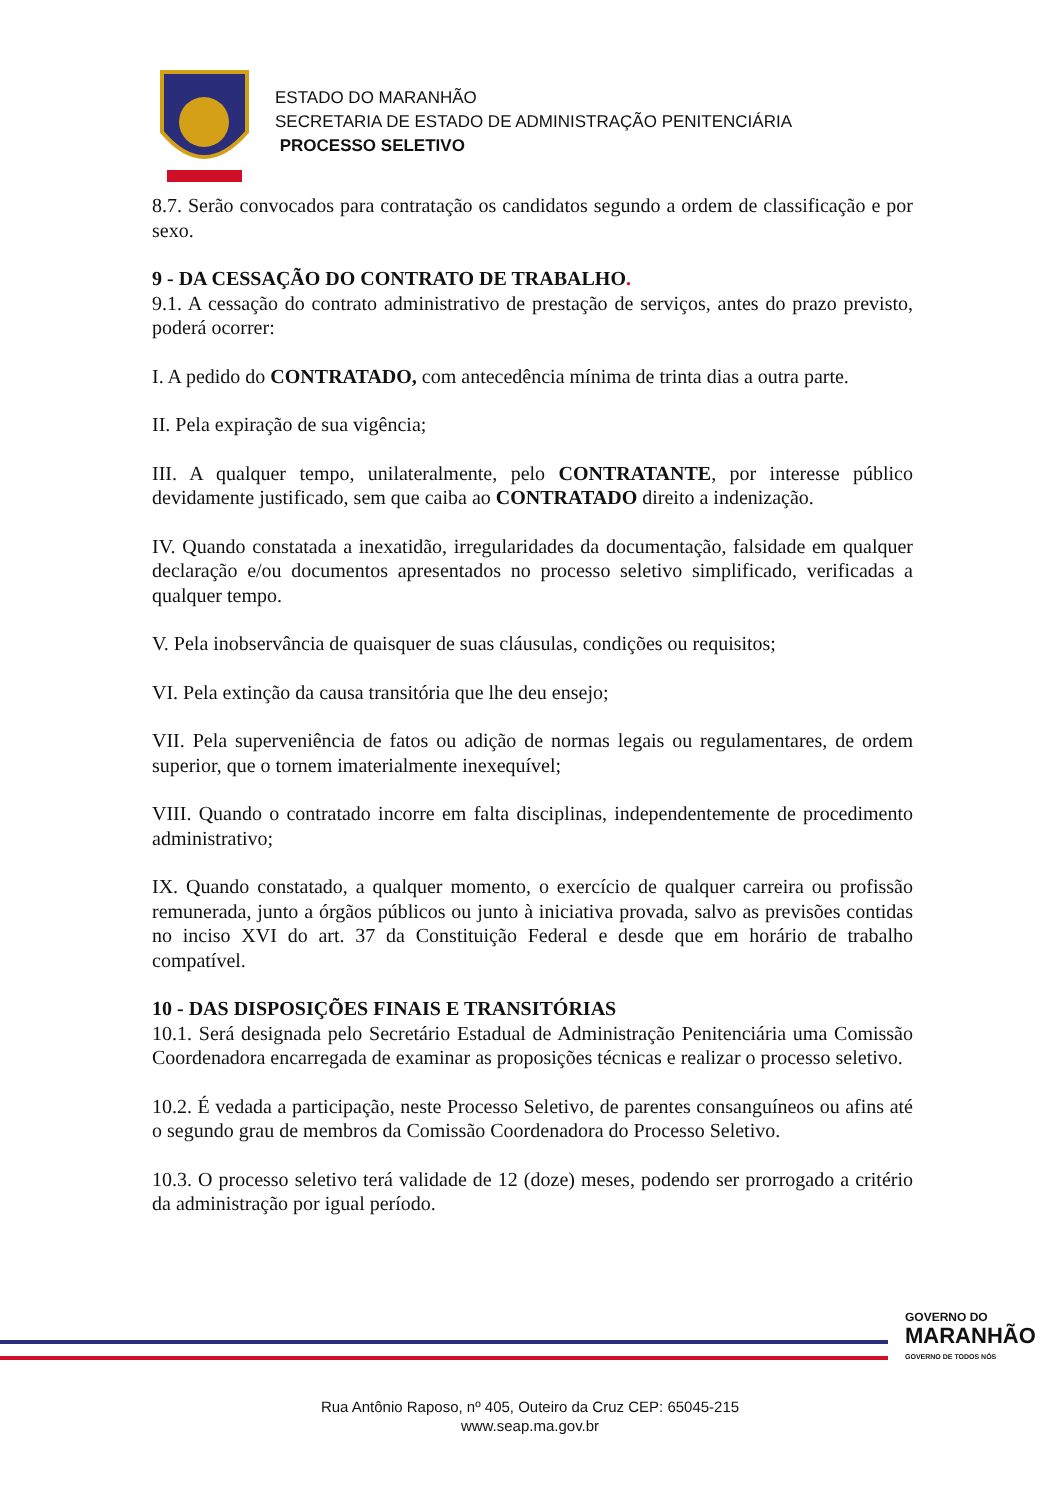ESTADO DO MARANHÃO
SECRETARIA DE ESTADO DE ADMINISTRAÇÃO PENITENCIÁRIA
PROCESSO SELETIVO
8.7. Serão convocados para contratação os candidatos segundo a ordem de classificação e por sexo.
9 - DA CESSAÇÃO DO CONTRATO DE TRABALHO.
9.1. A cessação do contrato administrativo de prestação de serviços, antes do prazo previsto, poderá ocorrer:
I. A pedido do CONTRATADO, com antecedência mínima de trinta dias a outra parte.
II. Pela expiração de sua vigência;
III. A qualquer tempo, unilateralmente, pelo CONTRATANTE, por interesse público devidamente justificado, sem que caiba ao CONTRATADO direito a indenização.
IV. Quando constatada a inexatidão, irregularidades da documentação, falsidade em qualquer declaração e/ou documentos apresentados no processo seletivo simplificado, verificadas a qualquer tempo.
V. Pela inobservância de quaisquer de suas cláusulas, condições ou requisitos;
VI. Pela extinção da causa transitória que lhe deu ensejo;
VII. Pela superveniência de fatos ou adição de normas legais ou regulamentares, de ordem superior, que o tornem imaterialmente inexequível;
VIII. Quando o contratado incorre em falta disciplinas, independentemente de procedimento administrativo;
IX. Quando constatado, a qualquer momento, o exercício de qualquer carreira ou profissão remunerada, junto a órgãos públicos ou junto à iniciativa provada, salvo as previsões contidas no inciso XVI do art. 37 da Constituição Federal e desde que em horário de trabalho compatível.
10 - DAS DISPOSIÇÕES FINAIS E TRANSITÓRIAS
10.1. Será designada pelo Secretário Estadual de Administração Penitenciária uma Comissão Coordenadora encarregada de examinar as proposições técnicas e realizar o processo seletivo.
10.2. É vedada a participação, neste Processo Seletivo, de parentes consanguíneos ou afins até o segundo grau de membros da Comissão Coordenadora do Processo Seletivo.
10.3. O processo seletivo terá validade de 12 (doze) meses, podendo ser prorrogado a critério da administração por igual período.
GOVERNO DO
MARANHÃO
GOVERNO DE TODOS NÓS
Rua Antônio Raposo, nº 405, Outeiro da Cruz CEP: 65045-215
www.seap.ma.gov.br